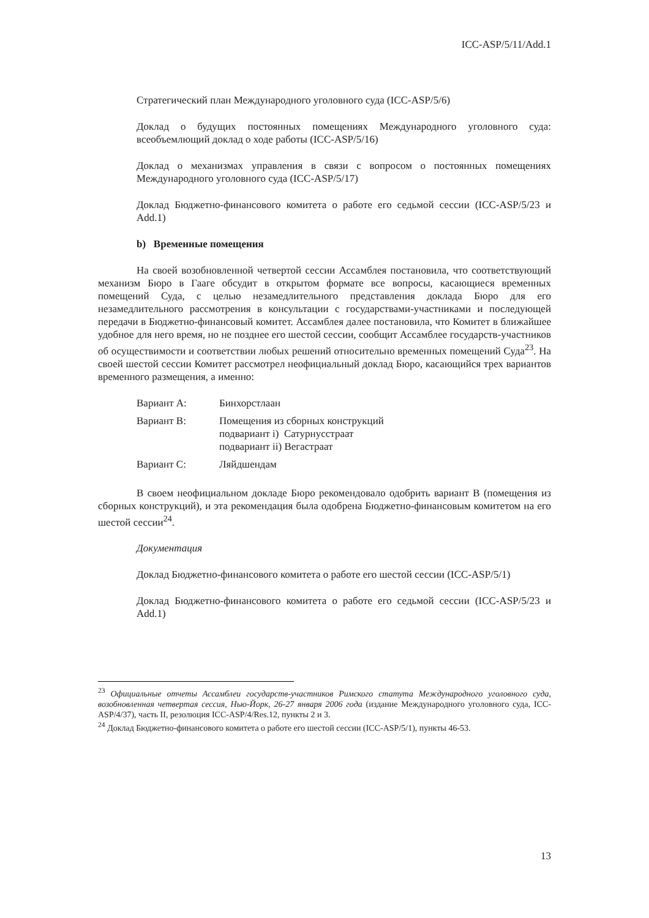ICC-ASP/5/11/Add.1
Стратегический план Международного уголовного суда (ICC-ASP/5/6)
Доклад о будущих постоянных помещениях Международного уголовного суда: всеобъемлющий доклад о ходе работы (ICC-ASP/5/16)
Доклад о механизмах управления в связи с вопросом о постоянных помещениях Международного уголовного суда (ICC-ASP/5/17)
Доклад Бюджетно-финансового комитета о работе его седьмой сессии (ICC-ASP/5/23 и Add.1)
b) Временные помещения
На своей возобновленной четвертой сессии Ассамблея постановила, что соответствующий механизм Бюро в Гааге обсудит в открытом формате все вопросы, касающиеся временных помещений Суда, с целью незамедлительного представления доклада Бюро для его незамедлительного рассмотрения в консультации с государствами-участниками и последующей передачи в Бюджетно-финансовый комитет. Ассамблея далее постановила, что Комитет в ближайшее удобное для него время, но не позднее его шестой сессии, сообщит Ассамблее государств-участников об осуществимости и соответствии любых решений относительно временных помещений Суда<sup>23</sup>. На своей шестой сессии Комитет рассмотрел неофициальный доклад Бюро, касающийся трех вариантов временного размещения, а именно:
| Вариант A: | Бинхорстлаан |
| Вариант B: | Помещения из сборных конструкций подвариант i) Сатурнусстраат подвариант ii) Вегастраат |
| Вариант C: | Ляйдшендам |
В своем неофициальном докладе Бюро рекомендовало одобрить вариант В (помещения из сборных конструкций), и эта рекомендация была одобрена Бюджетно-финансовым комитетом на его шестой сессии<sup>24</sup>.
Документация
Доклад Бюджетно-финансового комитета о работе его шестой сессии (ICC-ASP/5/1)
Доклад Бюджетно-финансового комитета о работе его седьмой сессии (ICC-ASP/5/23 и Add.1)
<sup>23</sup> Официальные отчеты Ассамблеи государств-участников Римского статута Международного уголовного суда, возобновленная четвертая сессия, Нью-Йорк, 26-27 января 2006 года (издание Международного уголовного суда, ICC-ASP/4/37), часть II, резолюция ICC-ASP/4/Res.12, пункты 2 и 3.
<sup>24</sup> Доклад Бюджетно-финансового комитета о работе его шестой сессии (ICC-ASP/5/1), пункты 46-53.
13